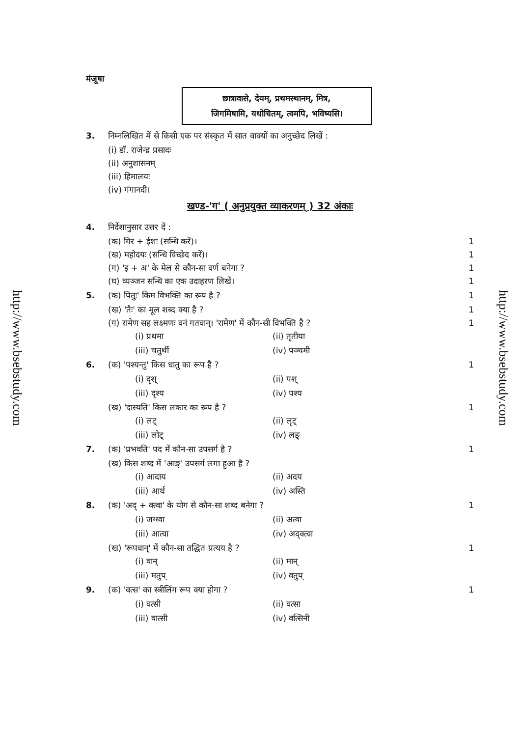http://www.bsebstudy.com
http://www.bsebstudy.com
मंजूषा
छात्रावासे, देयम्, प्रथमस्थानम्, मित्र,
जिगमिषामि, यथोचितम्, त्वमपि, भविष्यसि।
3. निम्नलिखित में से किसी एक पर संस्कृत में सात वाक्यों का अनुच्छेद लिखें :
(i) डॉ. राजेन्द्र प्रसादः
(ii) अनुशासनम्
(iii) हिमालयः
(iv) गंगानदी।
खण्ड-'ग' ( अनुप्रयुक्त व्याकरणम् ) 32 अंकाः
4. निर्देशानुसार उत्तर दें :
(क) गिर + ईशः (सन्धि करें)। 1
(ख) महोदयः (सन्धि विच्छेद करें)। 1
(ग) 'इ + अ' के मेल से कौन-सा वर्ण बनेगा ? 1
(घ) व्यञ्जन सन्धि का एक उदाहरण लिखें। 1
5. (क) पितुः' किम विभक्ति का रूप है ? 1
(ख) 'तैः' का मूल शब्द क्या है ? 1
(ग) रामेण सह लक्ष्मणः वनं गतवान्। 'रामेण' में कौन-सी विभक्ति है ? 1
(i) प्रथमा (ii) तृतीया (iii) चतुर्थी (iv) पञ्चमी
6. (क) 'पश्यन्तु' किस धातु का रूप है ? 1
(i) दृश् (ii) पश् (iii) दृश्य (iv) पश्य
(ख) 'दास्यति' किस लकार का रूप है ? 1
(i) लट् (ii) लृट् (iii) लोट् (iv) लङ्
7. (क) 'प्रभवति' पद में कौन-सा उपसर्ग है ? 1
(ख) किस शब्द में 'आङ्' उपसर्ग लगा हुआ है ?
(i) आदाय (ii) अदय (iii) आर्थ (iv) अस्ति
8. (क) 'अद् + क्त्वा' के योग से कौन-सा शब्द बनेगा ? 1
(i) जग्ध्वा (ii) अत्वा (iii) आत्वा (iv) अद्क्त्वा
(ख) 'रूपवान्' में कौन-सा तद्धित प्रत्यय है ? 1
(i) वान् (ii) मान् (iii) मतुप् (iv) वतुप्
9. (क) 'वत्स' का स्त्रीलिंग रूप क्या होगा ? 1
(i) वत्सी (ii) वत्सा (iii) वात्सी (iv) वत्सिनी